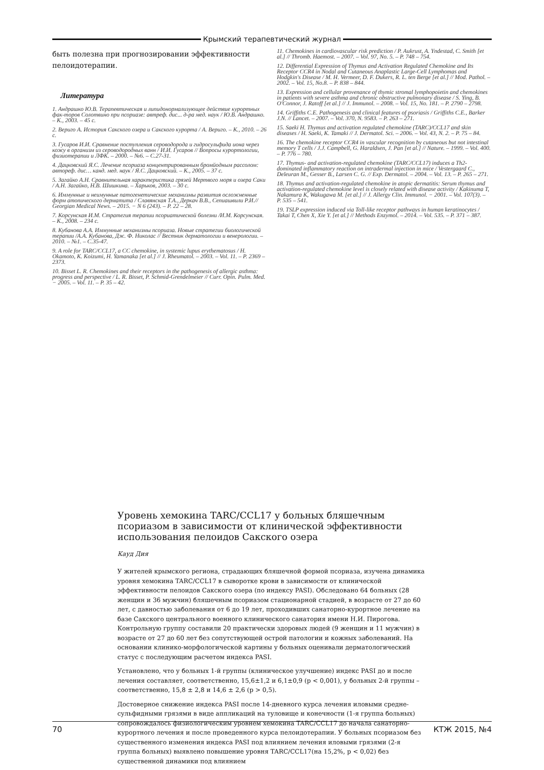Крымский терапевтический журнал
быть полезна при прогнозировании эффективности пелоидотерапии.
Литература
1. Андрашко Ю.В. Терапевтическая и липидонормализующее действие курортных фак-торов Солотвино при псориазе: автреф. дис... д-ра мед. наук / Ю.В. Андрашко. – К., 2003. – 45 с.
2. Вериго А. История Сакского озера и Сакского курорта / А. Вериго. – К., 2010. – 26 с.
3. Гусаров И.И. Сравнение поступления сероводорода и гидросульфида иона через кожу в организм из сероводородных ванн / И.И. Гусаров // Вопросы курортологии, физиотерапии и ЛФК. – 2000. – №6. – С.27-31.
4. Дацковский Я.С. Лечение псориаза концентрированным бромйодным рассолом: автореф. дис… канд. мед. наук / Я.С. Дацковский. – К., 2005. – 37 с.
5. Загайко А.Н. Сравнительная характеристика грязей Мертвого моря и озера Саки / А.Н. Загайко, Н.В. Шишкина. – Харьков, 2003. – 30 с.
6. Иммунные и неимунные патогенетические механизмы развития осложненные форм атопического дерматита / Славянская Т.А., Деркач В.В., Сепиашвили Р.И.// Georgian Medical News. – 2015. − N 6 (243). – P. 22 – 28.
7. Корсунская И.М. Стратегия терапии псориатической болезни /И.М. Корсунская. – К., 2008. – 234 с.
8. Кубанова А.А. Иммунные механизмы псориаза. Новые стратегии биологической терапии /А.А. Кубанова, Дж. Ф. Николас // Вестник дерматологии и венерологии. – 2010. – №1. – С.35-47.
9. A role for TARC/CCL17, a CC chemokine, in systemic lupus erythematosus / H. Okamoto, K. Koizumi, H. Yamanaka [et al.] // J. Rheumatol. – 2003. – Vol. 11. – P. 2369 – 2373.
10. Bisset L. R. Chemokines and their receptors in the pathogenesis of allergic asthma: progress and perspective / L. R. Bisset, P. Schmid-Grendelmeier // Curr. Opin. Pulm. Med. − 2005. – Vol. 11. – P. 35 – 42.
11. Chemokines in cardiovascular risk prediction / P. Aukrust, A. Yndestad, C. Smith [et al.] // Thromb. Haemost. – 2007. – Vol. 97, No. 5. – P. 748 – 754.
12. Differential Expression of Thymus and Activation Regulated Chemokine and Its Receptor CCR4 in Nodal and Cutaneous Anaplastic Large-Cell Lymphomas and Hodgkin's Disease / M. H. Vermeer, D. F. Dukers, R. L. ten Berge [et al.] // Mod. Pathol. – 2002. – Vol. 15, No.8. – P. 838 – 844.
13. Expression and cellular provenance of thymic stromal lymphopoietin and chemokines in patients with severe asthma and chronic obstructive pulmonary disease / S. Ying, B. O'Connor, J. Ratoff [et al.] // J. Immunol. – 2008. – Vol. 15, No. 181. – P. 2790 – 2798.
14. Griffiths C.E. Pathogenesis and clinical features of psoriasis / Griffiths C.E., Barker J.N. // Lancet. – 2007. – Vol. 370, N. 9583. – P. 263 – 271.
15. Saeki H. Thymus and activation regulated chemokine (TARC)/CCL17 and skin diseases / H. Saeki, K. Tamaki // J. Dermatol. Sci. – 2006. – Vol. 43, N. 2. – P. 75 – 84.
16. The chemokine receptor CCR4 in vascular recognition by cutaneous but not intestinal memory T cells / J.J. Campbell, G. Haraldsen, J. Pan [et al.] // Nature. – 1999. – Vol. 400. – P. 776 – 780.
17. Thymus- and activation-regulated chemokine (TARC/CCL17) induces a Th2-dominated inflammatory reaction on intradermal injection in mice / Vestergaard C., Deleuran M., Gesser B., Larsen C. G. // Exp. Dermatol. – 2004. – Vol. 13. – P. 265 – 271.
18. Thymus and activation-regulated chemokine in atopic dermatitis: Serum thymus and activation-regulated chemokine level is closely related with disease activity / Kakinuma T, Nakamura K, Wakugawa M. [et al.] // J. Allergy Clin. Immunol. − 2001. – Vol. 107(3). – P. 535 – 541.
19. TSLP expression induced via Toll-like receptor pathways in human keratinocytes / Takai T, Chen X, Xie Y. [et al.] // Methods Enzymol. – 2014. – Vol. 535. – P. 371 – 387.
Уровень хемокина TARC/CCL17 у больных бляшечным псориазом в зависимости от клинической эффективности использования пелоидов Сакского озера
Кауд Дия
У жителей крымского региона, страдающих бляшечной формой псориаза, изучена динамика уровня хемокина TARC/CCL17 в сыворотке крови в зависимости от клинической эффективности пелоидов Сакского озера (по индексу PASI). Обследовано 64 больных (28 женщин и 36 мужчин) бляшечным псориазом стационарной стадией, в возрасте от 27 до 60 лет, с давностью заболевания от 6 до 19 лет, проходивших санаторно-курортное лечение на базе Сакского центрального военного клинического санатория имени Н.И. Пирогова. Контрольную группу составили 20 практически здоровых людей (9 женщин и 11 мужчин) в возрасте от 27 до 60 лет без сопутствующей острой патологии и кожных заболеваний. На основании клинико-морфологической картины у больных оценивали дерматологический статус с последующим расчетом индекса PASI.
Установлено, что у больных 1-й группы (клиническое улучшение) индекс PASI до и после лечения составляет, соответственно, 15,6±1,2 и 6,1±0,9 (p < 0,001), у больных 2-й группы – соответственно, 15,8 ± 2,8 и 14,6 ± 2,6 (p > 0,5).
Достоверное снижение индекса PASI после 14-дневного курса лечения иловыми средне-сульфидными грязями в виде аппликаций на туловище и конечности (1-я группа больных) сопровождалось физиологическим уровнем хемокина TARC/CCL17 до начала санаторно-курортного лечения и после проведенного курса пелоидотерапии. У больных псориазом без существенного изменения индекса PASI под влиянием лечения иловыми грязями (2-я группа больных) выявлено повышение уровня TARC/CCL17(на 15,2%, p < 0,02) без существенной динамики под влиянием
70 КТЖ 2015, №4